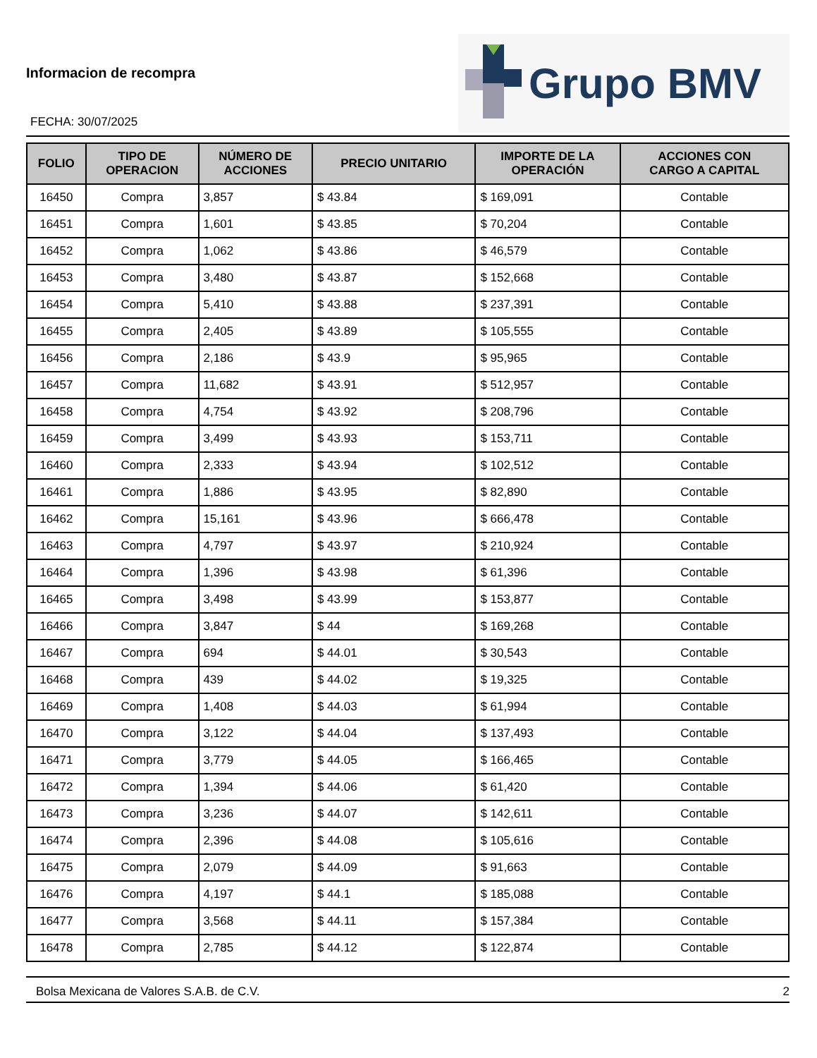Informacion de recompra
FECHA: 30/07/2025
Grupo BMV
| FOLIO | TIPO DE OPERACION | NÚMERO DE ACCIONES | PRECIO UNITARIO | IMPORTE DE LA OPERACIÓN | ACCIONES CON CARGO A CAPITAL |
| --- | --- | --- | --- | --- | --- |
| 16450 | Compra | 3,857 | $ 43.84 | $ 169,091 | Contable |
| 16451 | Compra | 1,601 | $ 43.85 | $ 70,204 | Contable |
| 16452 | Compra | 1,062 | $ 43.86 | $ 46,579 | Contable |
| 16453 | Compra | 3,480 | $ 43.87 | $ 152,668 | Contable |
| 16454 | Compra | 5,410 | $ 43.88 | $ 237,391 | Contable |
| 16455 | Compra | 2,405 | $ 43.89 | $ 105,555 | Contable |
| 16456 | Compra | 2,186 | $ 43.9 | $ 95,965 | Contable |
| 16457 | Compra | 11,682 | $ 43.91 | $ 512,957 | Contable |
| 16458 | Compra | 4,754 | $ 43.92 | $ 208,796 | Contable |
| 16459 | Compra | 3,499 | $ 43.93 | $ 153,711 | Contable |
| 16460 | Compra | 2,333 | $ 43.94 | $ 102,512 | Contable |
| 16461 | Compra | 1,886 | $ 43.95 | $ 82,890 | Contable |
| 16462 | Compra | 15,161 | $ 43.96 | $ 666,478 | Contable |
| 16463 | Compra | 4,797 | $ 43.97 | $ 210,924 | Contable |
| 16464 | Compra | 1,396 | $ 43.98 | $ 61,396 | Contable |
| 16465 | Compra | 3,498 | $ 43.99 | $ 153,877 | Contable |
| 16466 | Compra | 3,847 | $ 44 | $ 169,268 | Contable |
| 16467 | Compra | 694 | $ 44.01 | $ 30,543 | Contable |
| 16468 | Compra | 439 | $ 44.02 | $ 19,325 | Contable |
| 16469 | Compra | 1,408 | $ 44.03 | $ 61,994 | Contable |
| 16470 | Compra | 3,122 | $ 44.04 | $ 137,493 | Contable |
| 16471 | Compra | 3,779 | $ 44.05 | $ 166,465 | Contable |
| 16472 | Compra | 1,394 | $ 44.06 | $ 61,420 | Contable |
| 16473 | Compra | 3,236 | $ 44.07 | $ 142,611 | Contable |
| 16474 | Compra | 2,396 | $ 44.08 | $ 105,616 | Contable |
| 16475 | Compra | 2,079 | $ 44.09 | $ 91,663 | Contable |
| 16476 | Compra | 4,197 | $ 44.1 | $ 185,088 | Contable |
| 16477 | Compra | 3,568 | $ 44.11 | $ 157,384 | Contable |
| 16478 | Compra | 2,785 | $ 44.12 | $ 122,874 | Contable |
Bolsa Mexicana de Valores S.A.B. de C.V. 2